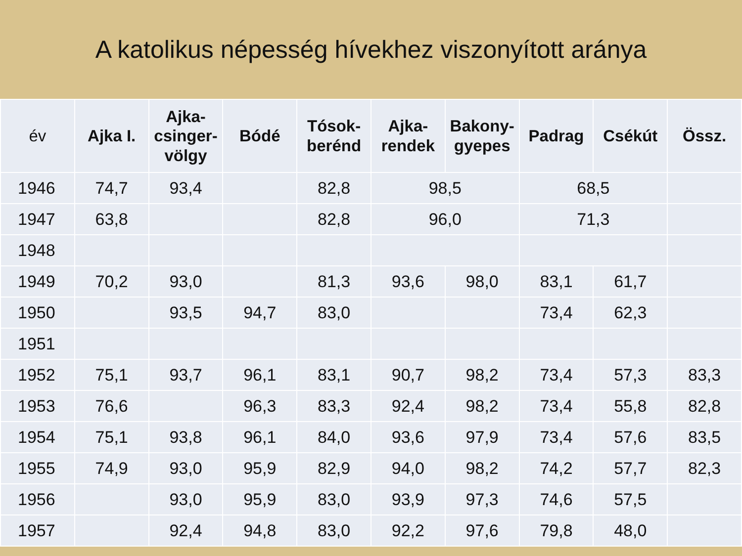A katolikus népesség hívekhez viszonyított aránya
| év | Ajka I. | Ajka-csinger-völgy | Bódé | Tósok-berénd | Ajka-rendek | Bakony-gyepes | Padrag | Csékút | Össz. |
| --- | --- | --- | --- | --- | --- | --- | --- | --- | --- |
| 1946 | 74,7 | 93,4 | | 82,8 | 98,5 | | 68,5 | | |
| 1947 | 63,8 | | | 82,8 | 96,0 | | 71,3 | | |
| 1948 | | | | | | | | | |
| 1949 | 70,2 | 93,0 | | 81,3 | 93,6 | 98,0 | 83,1 | 61,7 | |
| 1950 | | 93,5 | 94,7 | 83,0 | | | 73,4 | 62,3 | |
| 1951 | | | | | | | | | |
| 1952 | 75,1 | 93,7 | 96,1 | 83,1 | 90,7 | 98,2 | 73,4 | 57,3 | 83,3 |
| 1953 | 76,6 | | 96,3 | 83,3 | 92,4 | 98,2 | 73,4 | 55,8 | 82,8 |
| 1954 | 75,1 | 93,8 | 96,1 | 84,0 | 93,6 | 97,9 | 73,4 | 57,6 | 83,5 |
| 1955 | 74,9 | 93,0 | 95,9 | 82,9 | 94,0 | 98,2 | 74,2 | 57,7 | 82,3 |
| 1956 | | 93,0 | 95,9 | 83,0 | 93,9 | 97,3 | 74,6 | 57,5 | |
| 1957 | | 92,4 | 94,8 | 83,0 | 92,2 | 97,6 | 79,8 | 48,0 | |